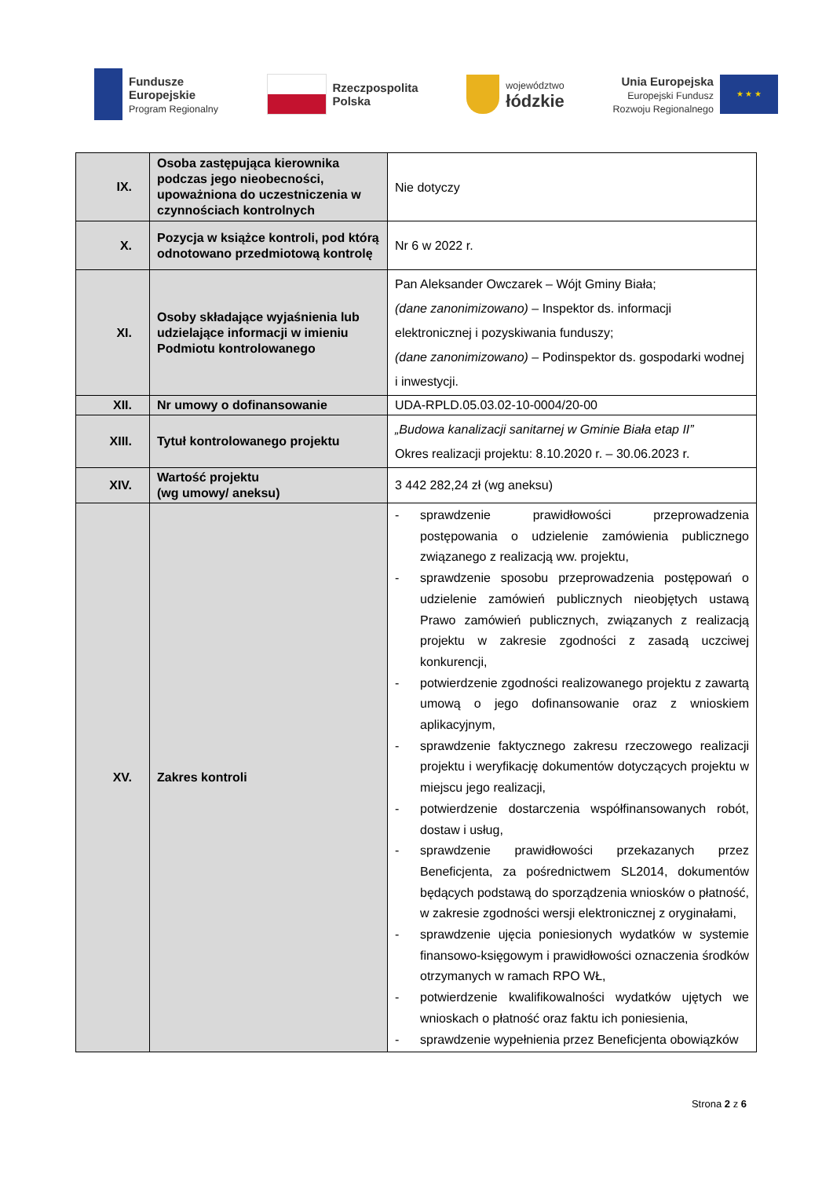Fundusze
Europejskie
Program Regionalny
Rzeczpospolita
Polska
województwo
łódzkie
Unia Europejska
Europejski Fundusz
Rozwoju Regionalnego
★ ★ ★
| IX. | Osoba zastępująca kierownika podczas jego nieobecności, upoważniona do uczestniczenia w czynnościach kontrolnych | Nie dotyczy |
| X. | Pozycja w książce kontroli, pod którą odnotowano przedmiotową kontrolę | Nr 6 w 2022 r. |
| XI. | Osoby składające wyjaśnienia lub udzielające informacji w imieniu Podmiotu kontrolowanego | Pan Aleksander Owczarek – Wójt Gminy Biała; (dane zanonimizowano) – Inspektor ds. informacji elektronicznej i pozyskiwania funduszy; (dane zanonimizowano) – Podinspektor ds. gospodarki wodnej i inwestycji. |
| XII. | Nr umowy o dofinansowanie | UDA-RPLD.05.03.02-10-0004/20-00 |
| XIII. | Tytuł kontrolowanego projektu | „Budowa kanalizacji sanitarnej w Gminie Biała etap II” Okres realizacji projektu: 8.10.2020 r. – 30.06.2023 r. |
| XIV. | Wartość projektu (wg umowy/ aneksu) | 3 442 282,24 zł (wg aneksu) |
| XV. | Zakres kontroli | - sprawdzenie prawidłowości przeprowadzenia postępowania o udzielenie zamówienia publicznego związanego z realizacją ww. projektu, - sprawdzenie sposobu przeprowadzenia postępowań o udzielenie zamówień publicznych nieobjętych ustawą Prawo zamówień publicznych, związanych z realizacją projektu w zakresie zgodności z zasadą uczciwej konkurencji, - potwierdzenie zgodności realizowanego projektu z zawartą umową o jego dofinansowanie oraz z wnioskiem aplikacyjnym, - sprawdzenie faktycznego zakresu rzeczowego realizacji projektu i weryfikację dokumentów dotyczących projektu w miejscu jego realizacji, - potwierdzenie dostarczenia współfinansowanych robót, dostaw i usług, - sprawdzenie prawidłowości przekazanych przez Beneficjenta, za pośrednictwem SL2014, dokumentów będących podstawą do sporządzenia wniosków o płatność, w zakresie zgodności wersji elektronicznej z oryginałami, - sprawdzenie ujęcia poniesionych wydatków w systemie finansowo-księgowym i prawidłowości oznaczenia środków otrzymanych w ramach RPO WŁ, - potwierdzenie kwalifikowalności wydatków ujętych we wnioskach o płatność oraz faktu ich poniesienia, - sprawdzenie wypełnienia przez Beneficjenta obowiązków |
Strona 2 z 6